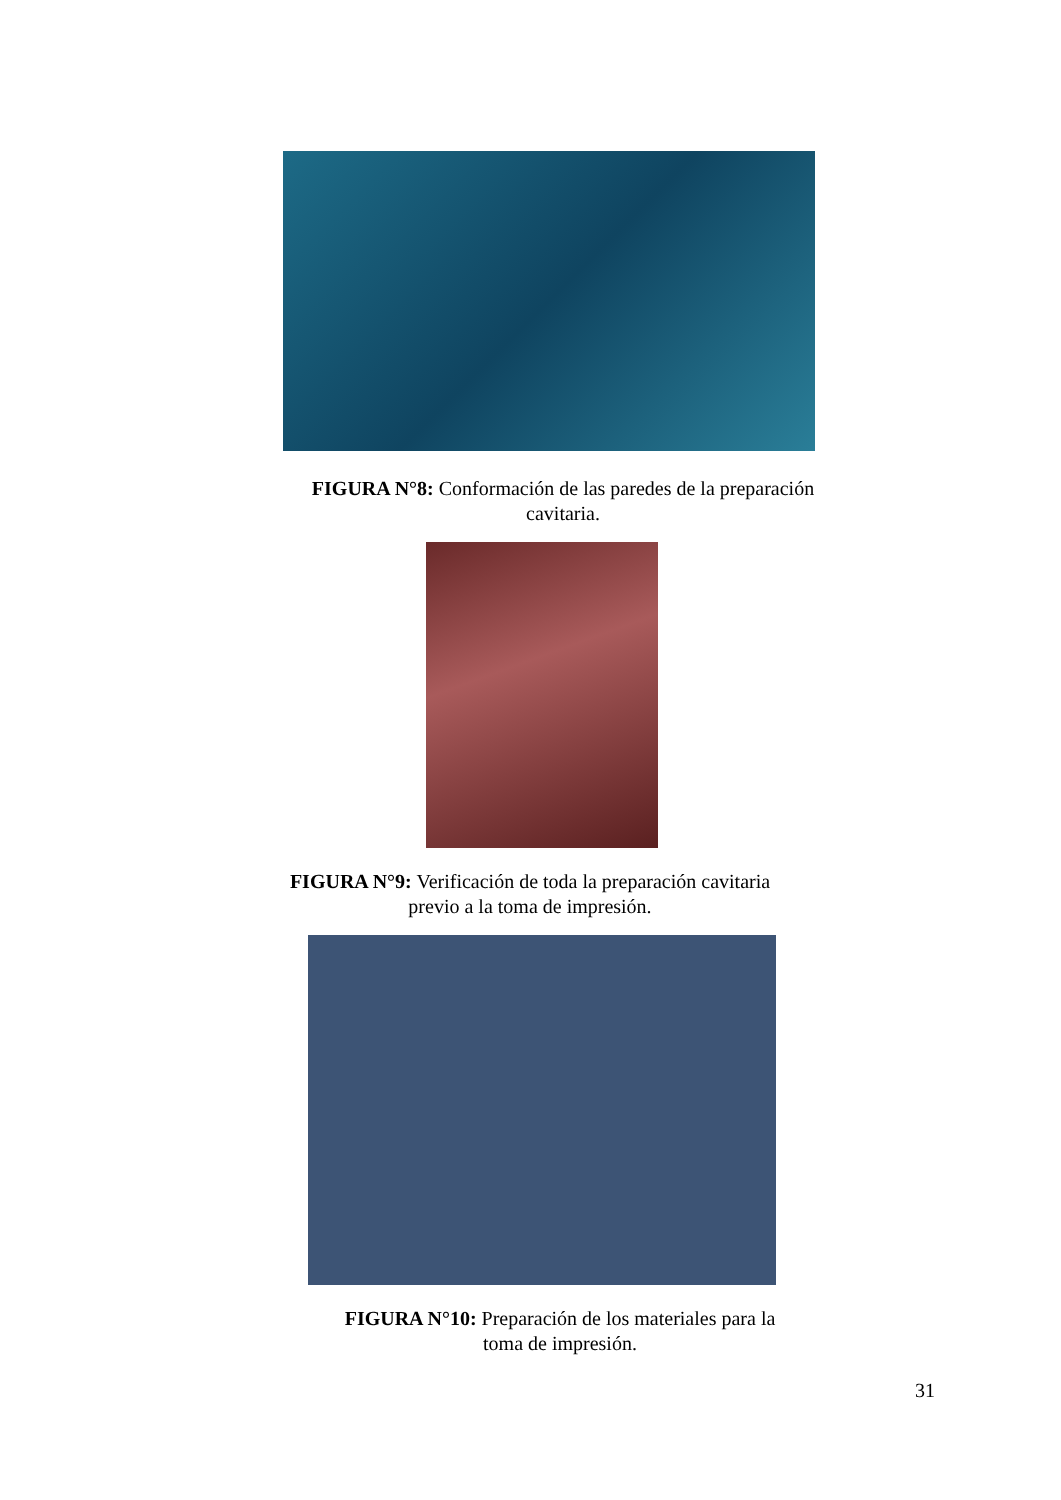FIGURA N°8: Conformación de las paredes de la preparación
cavitaria.
FIGURA N°9: Verificación de toda la preparación cavitaria
previo a la toma de impresión.
FIGURA N°10: Preparación de los materiales para la
toma de impresión.
31